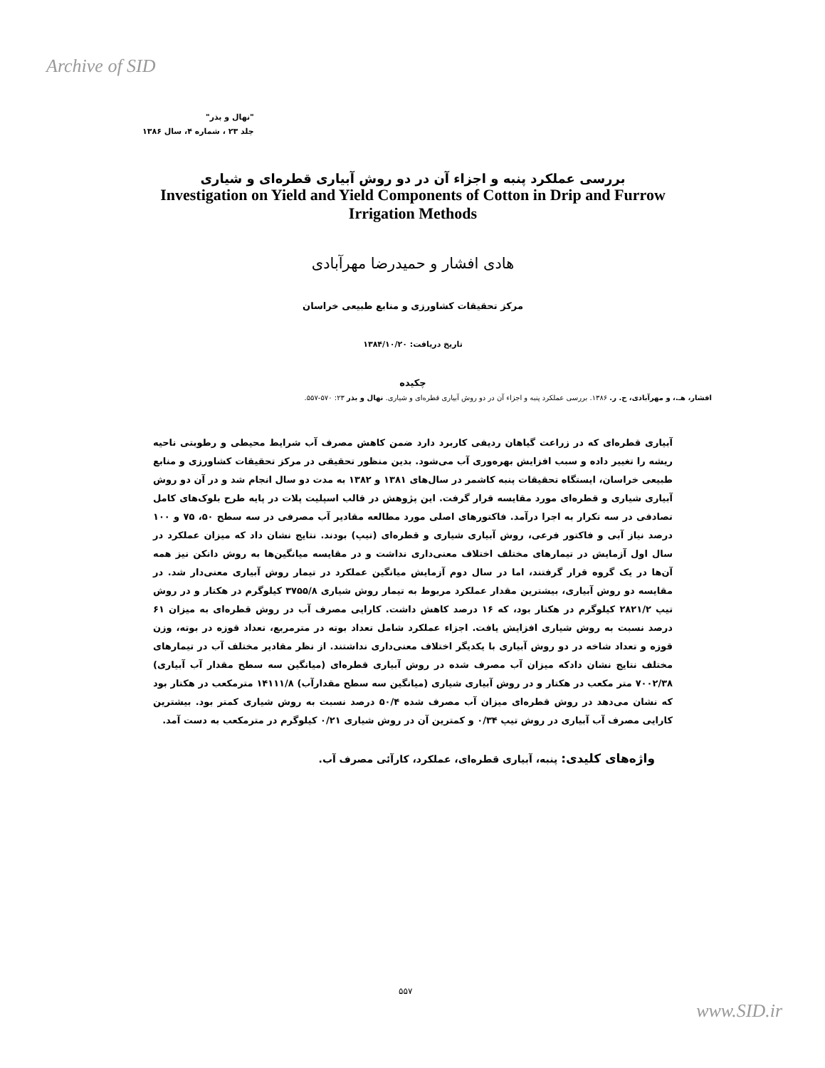Archive of SID
"نهال و بذر"
جلد ۲۳ ، شماره ۴، سال ۱۳۸۶
بررسی عملکرد پنبه و اجزاء آن در دو روش آبیاری قطره‌ای و شیاری
Investigation on Yield and Yield Components of Cotton in Drip and Furrow Irrigation Methods
هادی افشار و حمیدرضا مهرآبادی
مرکز تحقیقات کشاورزی و منابع طبیعی خراسان
تاریخ دریافت: ۱۳۸۴/۱۰/۲۰
چکیده
افشار، هـ.، و مهرآبادی، ح. ر. ۱۳۸۶. بررسی عملکرد پنبه و اجزاء آن در دو روش آبیاری قطره‌ای و شیاری. نهال و بذر ۲۳: ۵۷۰-۵۵۷.
آبیاری قطره‌ای که در زراعت گیاهان ردیفی کاربرد دارد ضمن کاهش مصرف آب شرایط محیطی و رطوبتی ناحیه ریشه را تغییر داده و سبب افزایش بهره‌وری آب می‌شود. بدین منظور تحقیقی در مرکز تحقیقات کشاورزی و منابع طبیعی خراسان، ایستگاه تحقیقات پنبه کاشمر در سال‌های ۱۳۸۱ و ۱۳۸۲ به مدت دو سال انجام شد و در آن دو روش آبیاری شیاری و قطره‌ای مورد مقایسه قرار گرفت. این پژوهش در قالب اسپلیت پلات در پایه طرح بلوک‌های کامل تصادفی در سه تکرار به اجرا درآمد. فاکتورهای اصلی مورد مطالعه مقادیر آب مصرفی در سه سطح ۵۰، ۷۵ و ۱۰۰ درصد نیاز آبی و فاکتور فرعی، روش آبیاری شیاری و قطره‌ای (تیپ) بودند. نتایج نشان داد که میزان عملکرد در سال اول آزمایش در تیمارهای مختلف اختلاف معنی‌داری نداشت و در مقایسه میانگین‌ها به روش دانکن نیز همه آن‌ها در یک گروه قرار گرفتند، اما در سال دوم آزمایش میانگین عملکرد در تیمار روش آبیاری معنی‌دار شد. در مقایسه دو روش آبیاری، بیشترین مقدار عملکرد مربوط به تیمار روش شیاری ۳۷۵۵/۸ کیلوگرم در هکتار و در روش تیپ ۲۸۲۱/۲ کیلوگرم در هکتار بود، که ۱۶ درصد کاهش داشت. کارایی مصرف آب در روش قطره‌ای به میزان ۶۱ درصد نسبت به روش شیاری افزایش یافت. اجزاء عملکرد شامل تعداد بوته در مترمربع، تعداد قوزه در بوته، وزن قوزه و تعداد شاخه در دو روش آبیاری با یکدیگر اختلاف معنی‌داری نداشتند. از نظر مقادیر مختلف آب در تیمارهای مختلف نتایج نشان داد‌که میزان آب مصرف شده در روش آبیاری قطره‌ای (میانگین سه سطح مقدار آب آبیاری) ۷۰۰۲/۳۸ متر مکعب در هکتار و در روش آبیاری شیاری (میانگین سه سطح مقدارآب) ۱۴۱۱۱/۸ مترمکعب در هکتار بود که نشان می‌دهد در روش قطره‌ای میزان آب مصرف شده ۵۰/۴ درصد نسبت به روش شیاری کمتر بود. بیشترین کارایی مصرف آب آبیاری در روش تیپ ۰/۳۴ و کمترین آن در روش شیاری ۰/۲۱ کیلوگرم در مترمکعب به دست آمد.
واژه‌های کلیدی: پنبه، آبیاری قطره‌ای، عملکرد، کارآئی مصرف آب.
۵۵۷
www.SID.ir